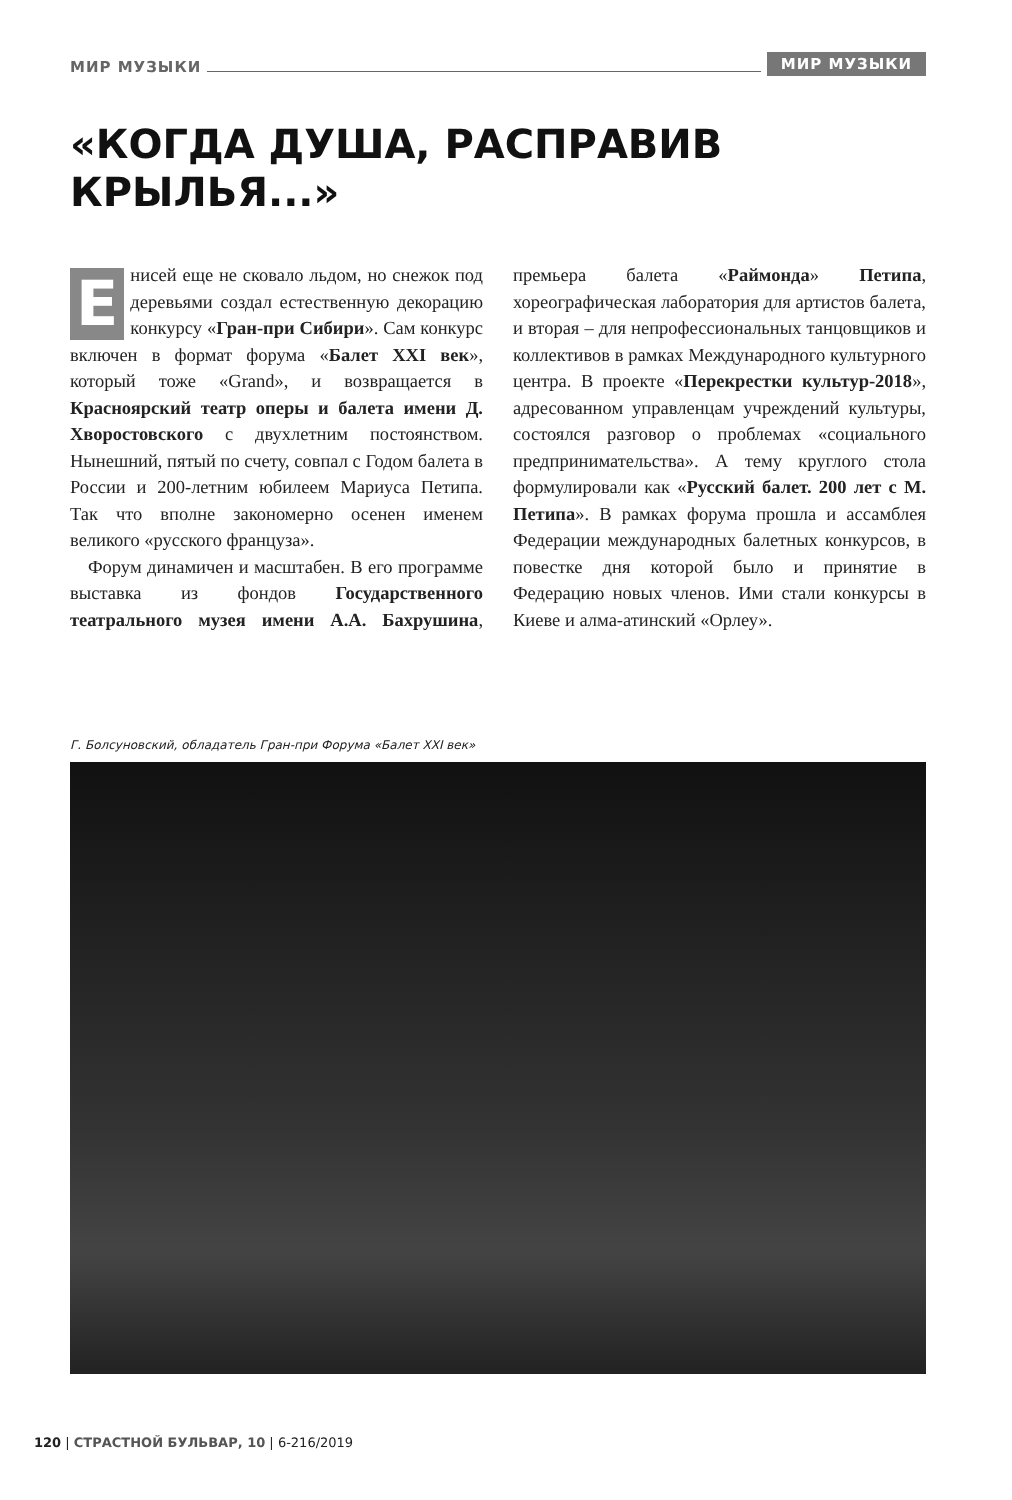МИР МУЗЫКИ МИР МУЗЫКИ
«КОГДА ДУША, РАСПРАВИВ
КРЫЛЬЯ...»
Енисей еще не сковало льдом, но снежок под деревьями создал естественную декорацию конкурсу «Гран-при Сибири». Сам конкурс включен в формат форума «Балет XXI век», который тоже «Grand», и возвращается в Красноярский театр оперы и балета имени Д. Хворостовского с двухлетним постоянством. Нынешний, пятый по счету, совпал с Годом балета в России и 200-летним юбилеем Мариуса Петипа. Так что вполне закономерно осенен именем великого «русского француза».
Форум динамичен и масштабен. В его программе выставка из фондов Государственного театрального музея имени А.А. Бахрушина, премьера балета «Раймонда» Петипа, хореографическая лаборатория для артистов балета, и вторая – для непрофессиональных танцовщиков и коллективов в рамках Международного культурного центра. В проекте «Перекрестки культур-2018», адресованном управленцам учреждений культуры, состоялся разговор о проблемах «социального предпринимательства». А тему круглого стола формулировали как «Русский балет. 200 лет с М. Петипа». В рамках форума прошла и ассамблея Федерации международных балетных конкурсов, в повестке дня которой было и принятие в Федерацию новых членов. Ими стали конкурсы в Киеве и алма-атинский «Орлеу».
Г. Болсуновский, обладатель Гран-при Форума «Балет XXI век»
120 | СТРАСТНОЙ БУЛЬВАР, 10 | 6-216/2019